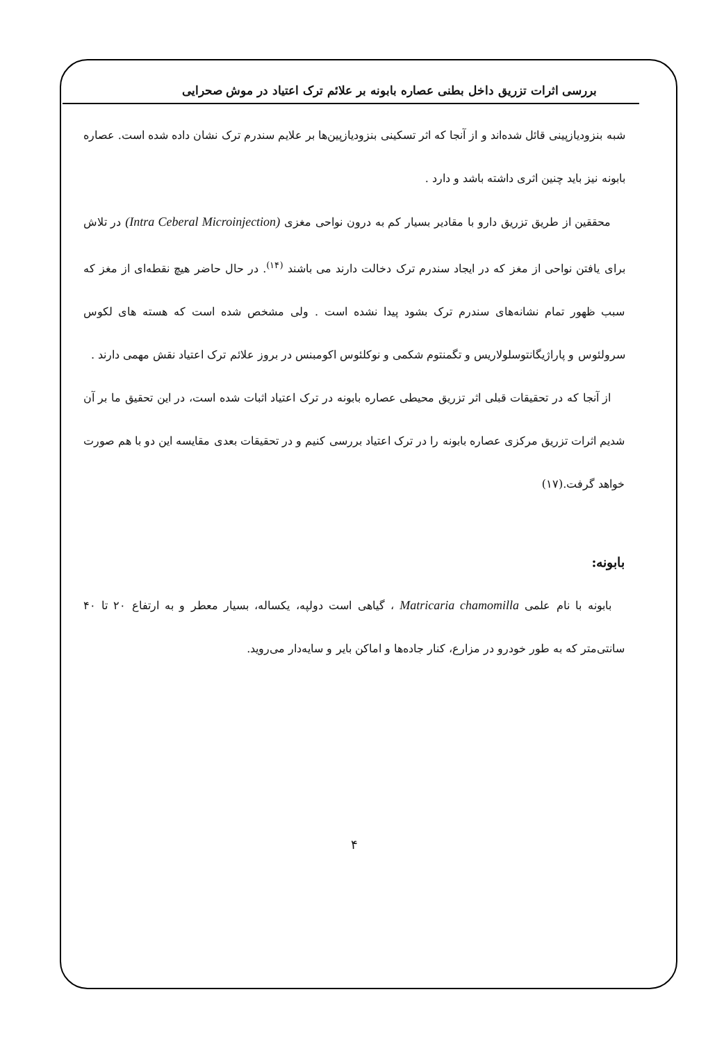بررسی اثرات تزریق داخل بطنی عصاره بابونه بر علائم ترک اعتیاد در موش صحرایی
شبه بنزودیازپینی قائل شده‌اند و از آنجا که اثر تسکینی بنزودیازپین‌ها بر علایم سندرم ترک نشان داده شده است. عصاره بابونه نیز باید چنین اثری داشته باشد و دارد .
محققین از طریق تزریق دارو با مقادیر بسیار کم به درون نواحی مغزی (Intra Ceberal Microinjection) در تلاش برای یافتن نواحی از مغز که در ایجاد سندرم ترک دخالت دارند می باشند <sup>(۱۴)</sup>. در حال حاضر هیچ نقطه‌ای از مغز که سبب ظهور تمام نشانه‌های سندرم ترک بشود پیدا نشده است . ولی مشخص شده است که هسته های لکوس سرولئوس و پاراژیگانتوسلولاریس و تگمنتوم شکمی و نوکلئوس اکومبنس در بروز علائم ترک اعتیاد نقش مهمی دارند .
از آنجا که در تحقیقات قبلی اثر تزریق محیطی عصاره بابونه در ترک اعتیاد اثبات شده است، در این تحقیق ما بر آن شدیم اثرات تزریق مرکزی عصاره بابونه را در ترک اعتیاد بررسی کنیم و در تحقیقات بعدی مقایسه این دو با هم صورت خواهد گرفت.(۱۷)
بابونه:
بابونه با نام علمی Matricaria chamomilla ، گیاهی است دولپه، یکساله، بسیار معطر و به ارتفاع ۲۰ تا ۴۰ سانتی‌متر که به طور خودرو در مزارع، کنار جاده‌ها و اماکن بایر و سایه‌دار می‌روید.
۴